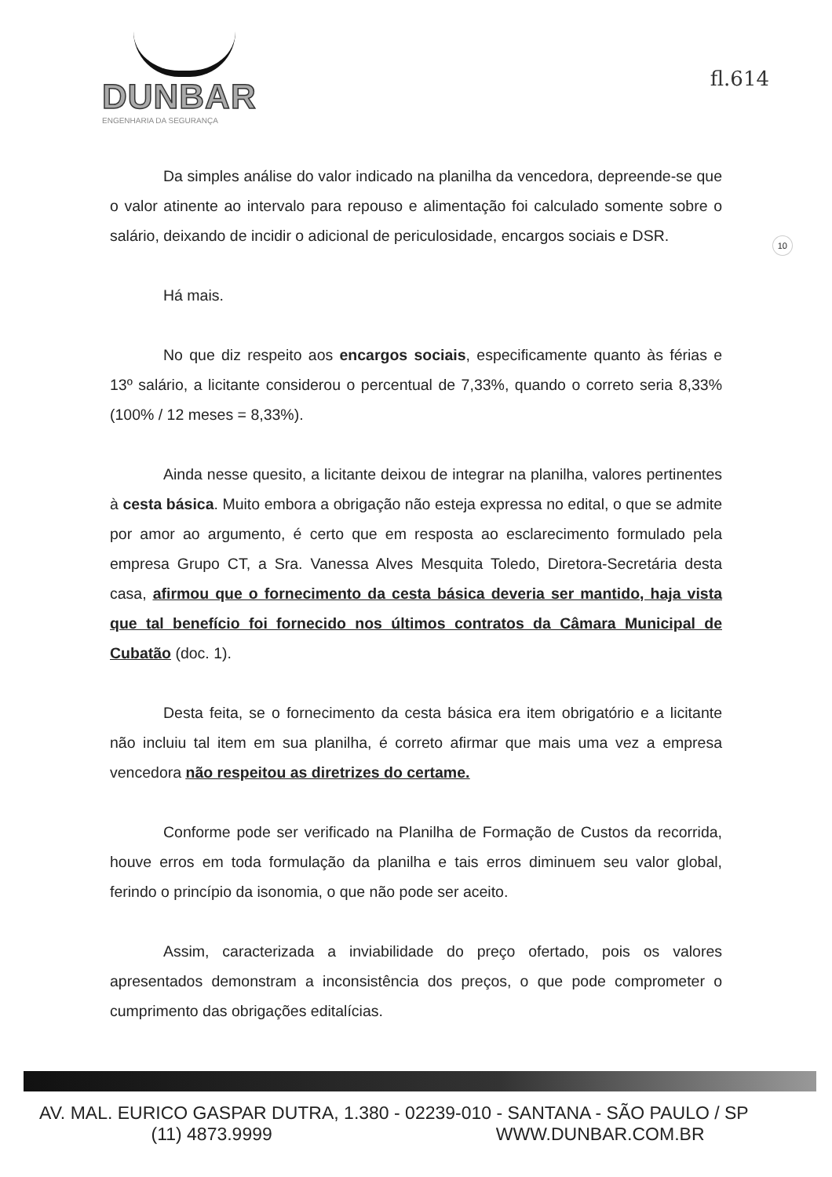DUNBAR
ENGENHARIA DA SEGURANÇA
fl.614
10
Da simples análise do valor indicado na planilha da vencedora, depreende-se que o valor atinente ao intervalo para repouso e alimentação foi calculado somente sobre o salário, deixando de incidir o adicional de periculosidade, encargos sociais e DSR.
Há mais.
No que diz respeito aos encargos sociais, especificamente quanto às férias e 13º salário, a licitante considerou o percentual de 7,33%, quando o correto seria 8,33% (100% / 12 meses = 8,33%).
Ainda nesse quesito, a licitante deixou de integrar na planilha, valores pertinentes à cesta básica. Muito embora a obrigação não esteja expressa no edital, o que se admite por amor ao argumento, é certo que em resposta ao esclarecimento formulado pela empresa Grupo CT, a Sra. Vanessa Alves Mesquita Toledo, Diretora-Secretária desta casa, afirmou que o fornecimento da cesta básica deveria ser mantido, haja vista que tal benefício foi fornecido nos últimos contratos da Câmara Municipal de Cubatão (doc. 1).
Desta feita, se o fornecimento da cesta básica era item obrigatório e a licitante não incluiu tal item em sua planilha, é correto afirmar que mais uma vez a empresa vencedora não respeitou as diretrizes do certame.
Conforme pode ser verificado na Planilha de Formação de Custos da recorrida, houve erros em toda formulação da planilha e tais erros diminuem seu valor global, ferindo o princípio da isonomia, o que não pode ser aceito.
Assim, caracterizada a inviabilidade do preço ofertado, pois os valores apresentados demonstram a inconsistência dos preços, o que pode comprometer o cumprimento das obrigações editalícias.
AV. MAL. EURICO GASPAR DUTRA, 1.380 - 02239-010 - SANTANA - SÃO PAULO / SP
(11) 4873.9999 WWW.DUNBAR.COM.BR